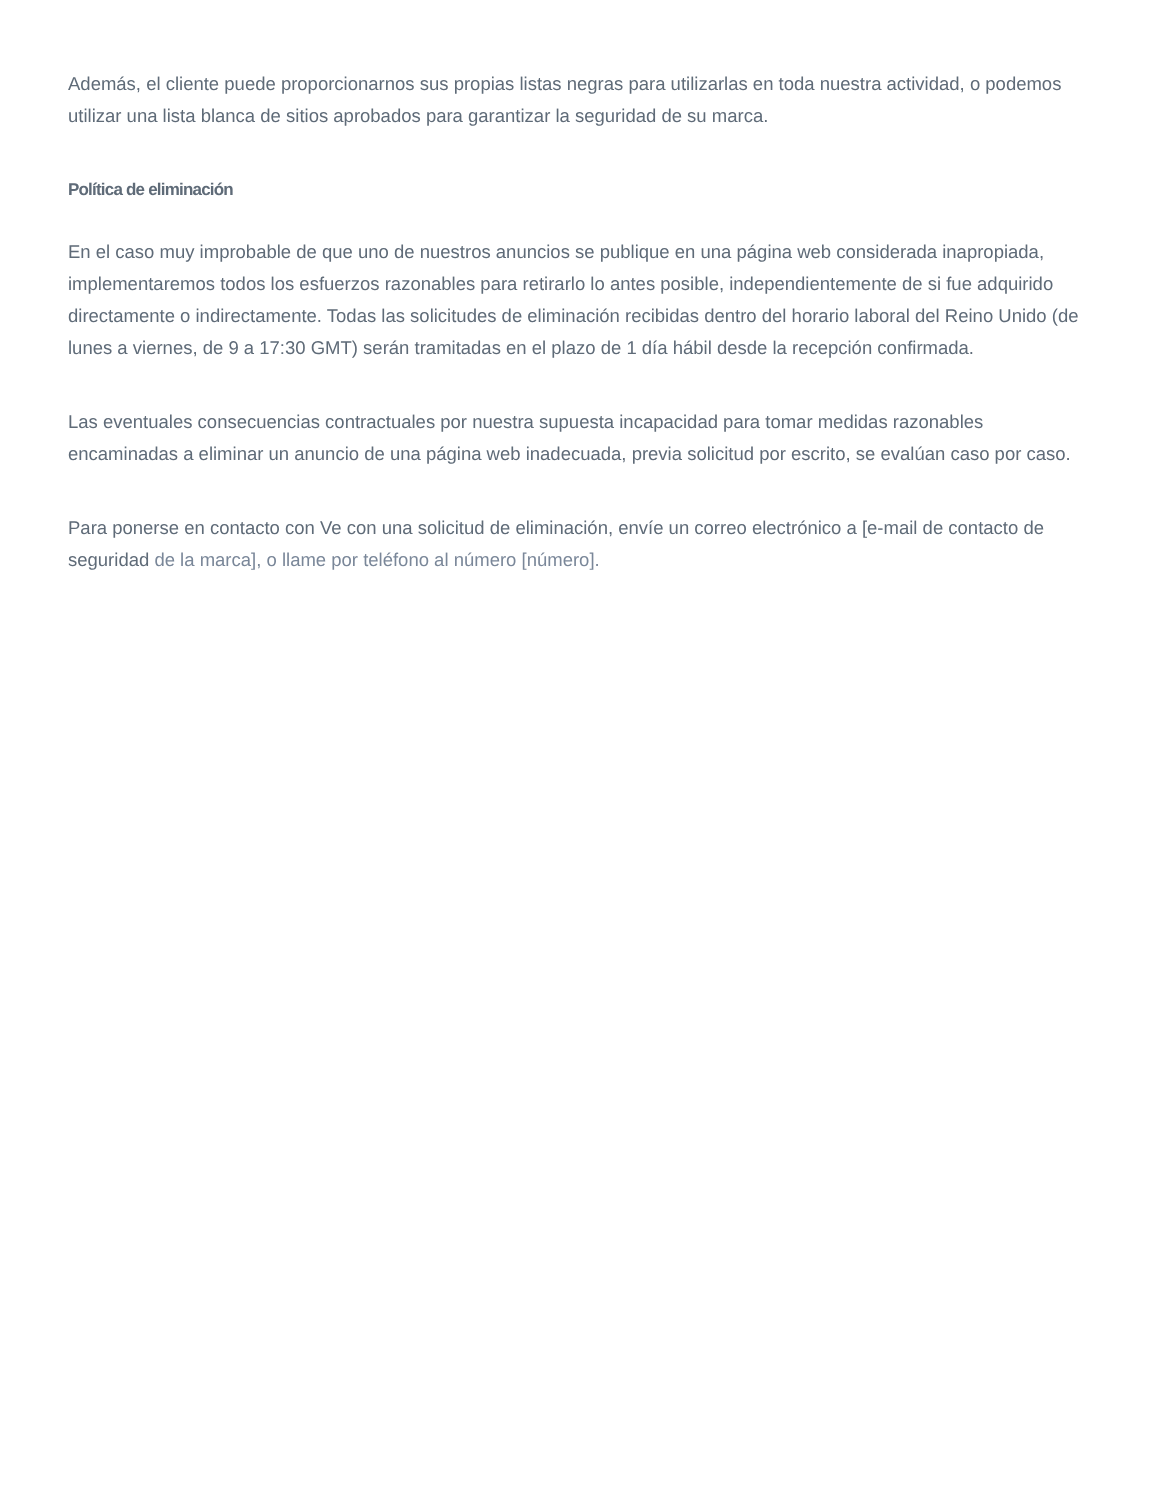Además, el cliente puede proporcionarnos sus propias listas negras para utilizarlas en toda nuestra actividad, o podemos utilizar una lista blanca de sitios aprobados para garantizar la seguridad de su marca.
Política de eliminación
En el caso muy improbable de que uno de nuestros anuncios se publique en una página web considerada inapropiada, implementaremos todos los esfuerzos razonables para retirarlo lo antes posible, independientemente de si fue adquirido directamente o indirectamente. Todas las solicitudes de eliminación recibidas dentro del horario laboral del Reino Unido (de lunes a viernes, de 9 a 17:30 GMT) serán tramitadas en el plazo de 1 día hábil desde la recepción confirmada.
Las eventuales consecuencias contractuales por nuestra supuesta incapacidad para tomar medidas razonables encaminadas a eliminar un anuncio de una página web inadecuada, previa solicitud por escrito, se evalúan caso por caso.
Para ponerse en contacto con Ve con una solicitud de eliminación, envíe un correo electrónico a [e-mail de contacto de seguridad de la marca], o llame por teléfono al número [número].